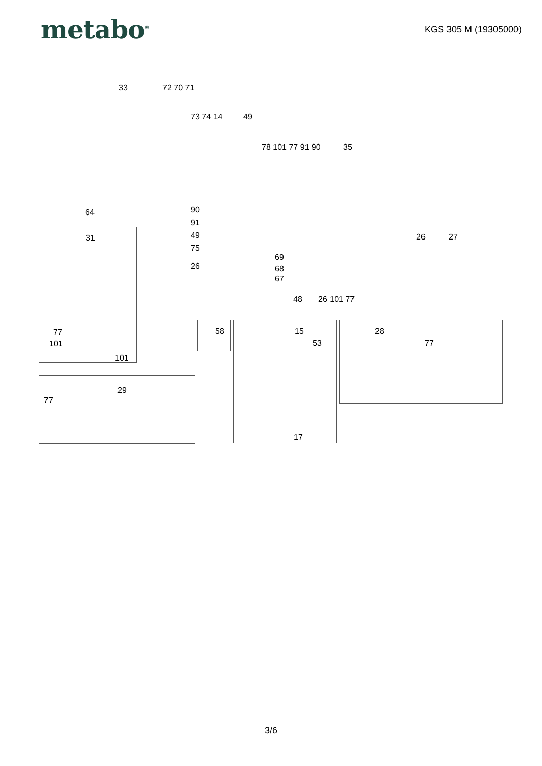metabo<sup>®</sup>
KGS 305 M (19305000)
33 72 70 71
73 74 14 49
78 101 77 91 90 35
64 90
91
49
75
26
31 26 27
69
68
67
48 26 101 77
77
101
101
58 15
53
28
77
29
77
17
3/6